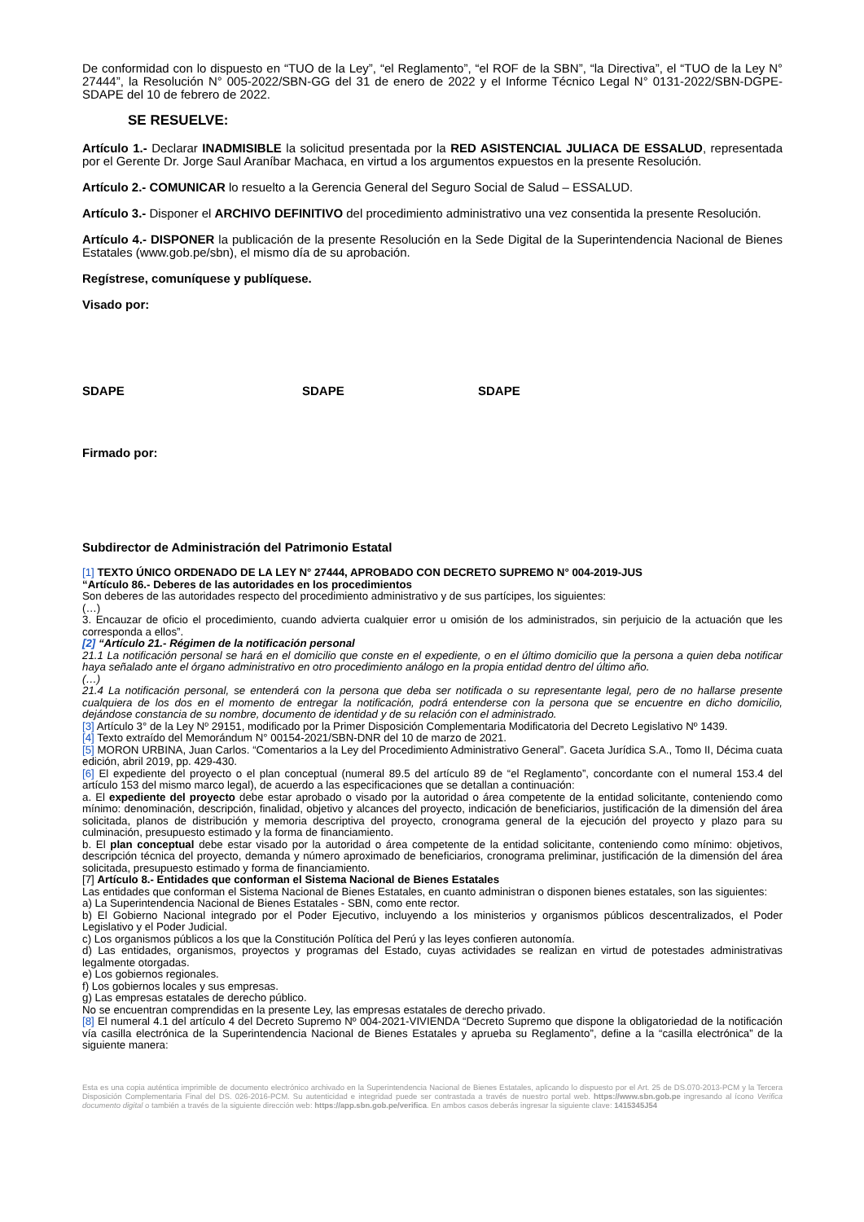De conformidad con lo dispuesto en “TUO de la Ley”, “el Reglamento”, “el ROF de la SBN”, “la Directiva”, el “TUO de la Ley N° 27444”, la Resolución N° 005-2022/SBN-GG del 31 de enero de 2022 y el Informe Técnico Legal N° 0131-2022/SBN-DGPE-SDAPE del 10 de febrero de 2022.
SE RESUELVE:
Artículo 1.- Declarar INADMISIBLE la solicitud presentada por la RED ASISTENCIAL JULIACA DE ESSALUD, representada por el Gerente Dr. Jorge Saul Araníbar Machaca, en virtud a los argumentos expuestos en la presente Resolución.
Artículo 2.- COMUNICAR lo resuelto a la Gerencia General del Seguro Social de Salud – ESSALUD.
Artículo 3.- Disponer el ARCHIVO DEFINITIVO del procedimiento administrativo una vez consentida la presente Resolución.
Artículo 4.- DISPONER la publicación de la presente Resolución en la Sede Digital de la Superintendencia Nacional de Bienes Estatales (www.gob.pe/sbn), el mismo día de su aprobación.
Regístrese, comuníquese y publíquese.
Visado por:
SDAPE SDAPE SDAPE
Firmado por:
Subdirector de Administración del Patrimonio Estatal
[1] TEXTO ÚNICO ORDENADO DE LA LEY N° 27444, APROBADO CON DECRETO SUPREMO N° 004-2019-JUS
“Artículo 86.- Deberes de las autoridades en los procedimientos
Son deberes de las autoridades respecto del procedimiento administrativo y de sus partícipes, los siguientes:
(…)
3. Encauzar de oficio el procedimiento, cuando advierta cualquier error u omisión de los administrados, sin perjuicio de la actuación que les corresponda a ellos”.
[2] “Artículo 21.- Régimen de la notificación personal
21.1 La notificación personal se hará en el domicilio que conste en el expediente, o en el último domicilio que la persona a quien deba notificar haya señalado ante el órgano administrativo en otro procedimiento análogo en la propia entidad dentro del último año.
(…)
21.4 La notificación personal, se entenderá con la persona que deba ser notificada o su representante legal, pero de no hallarse presente cualquiera de los dos en el momento de entregar la notificación, podrá entenderse con la persona que se encuentre en dicho domicilio, dejándose constancia de su nombre, documento de identidad y de su relación con el administrado.
[3] Artículo 3° de la Ley Nº 29151, modificado por la Primer Disposición Complementaria Modificatoria del Decreto Legislativo Nº 1439.
[4] Texto extraído del Memorándum N° 00154-2021/SBN-DNR del 10 de marzo de 2021.
[5] MORON URBINA, Juan Carlos. “Comentarios a la Ley del Procedimiento Administrativo General”. Gaceta Jurídica S.A., Tomo II, Décima cuata edición, abril 2019, pp. 429-430.
[6] El expediente del proyecto o el plan conceptual (numeral 89.5 del artículo 89 de “el Reglamento”, concordante con el numeral 153.4 del artículo 153 del mismo marco legal), de acuerdo a las especificaciones que se detallan a continuación:
a. El expediente del proyecto debe estar aprobado o visado por la autoridad o área competente de la entidad solicitante, conteniendo como mínimo: denominación, descripción, finalidad, objetivo y alcances del proyecto, indicación de beneficiarios, justificación de la dimensión del área solicitada, planos de distribución y memoria descriptiva del proyecto, cronograma general de la ejecución del proyecto y plazo para su culminación, presupuesto estimado y la forma de financiamiento.
b. El plan conceptual debe estar visado por la autoridad o área competente de la entidad solicitante, conteniendo como mínimo: objetivos, descripción técnica del proyecto, demanda y número aproximado de beneficiarios, cronograma preliminar, justificación de la dimensión del área solicitada, presupuesto estimado y forma de financiamiento.
[7] Artículo 8.- Entidades que conforman el Sistema Nacional de Bienes Estatales
Las entidades que conforman el Sistema Nacional de Bienes Estatales, en cuanto administran o disponen bienes estatales, son las siguientes:
a) La Superintendencia Nacional de Bienes Estatales - SBN, como ente rector.
b) El Gobierno Nacional integrado por el Poder Ejecutivo, incluyendo a los ministerios y organismos públicos descentralizados, el Poder Legislativo y el Poder Judicial.
c) Los organismos públicos a los que la Constitución Política del Perú y las leyes confieren autonomía.
d) Las entidades, organismos, proyectos y programas del Estado, cuyas actividades se realizan en virtud de potestades administrativas legalmente otorgadas.
e) Los gobiernos regionales.
f) Los gobiernos locales y sus empresas.
g) Las empresas estatales de derecho público.
No se encuentran comprendidas en la presente Ley, las empresas estatales de derecho privado.
[8] El numeral 4.1 del artículo 4 del Decreto Supremo Nº 004-2021-VIVIENDA “Decreto Supremo que dispone la obligatoriedad de la notificación vía casilla electrónica de la Superintendencia Nacional de Bienes Estatales y aprueba su Reglamento”, define a la “casilla electrónica” de la siguiente manera:
Esta es una copia auténtica imprimible de documento electrónico archivado en la Superintendencia Nacional de Bienes Estatales, aplicando lo dispuesto por el Art. 25 de DS.070-2013-PCM y la Tercera Disposición Complementaria Final del DS. 026-2016-PCM. Su autenticidad e integridad puede ser contrastada a través de nuestro portal web. https://www.sbn.gob.pe ingresando al ícono Verifica documento digital o también a través de la siguiente dirección web: https://app.sbn.gob.pe/verifica. En ambos casos deberás ingresar la siguiente clave: 1415345J54